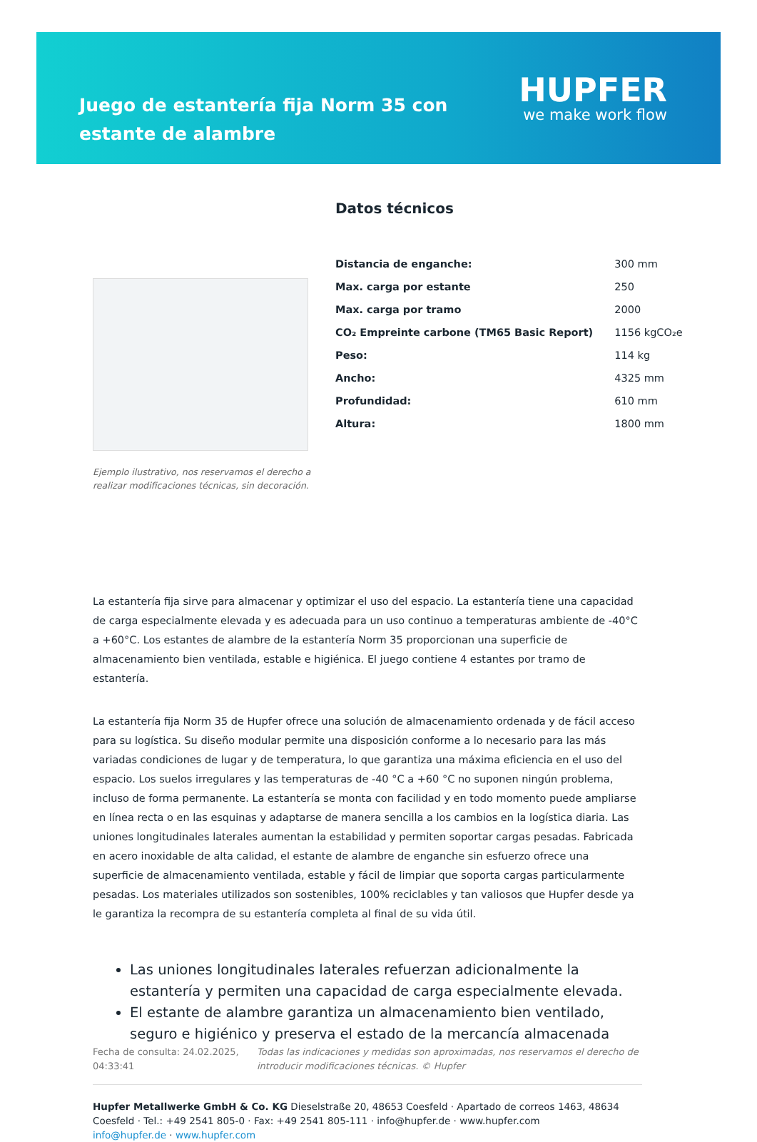Juego de estantería fija Norm 35 con estante de alambre
HUPFER
we make work flow
Ejemplo ilustrativo, nos reservamos el derecho a realizar modificaciones técnicas, sin decoración.
Datos técnicos
| Distancia de enganche: | 300 mm |
| Max. carga por estante | 250 |
| Max. carga por tramo | 2000 |
| CO₂ Empreinte carbone (TM65 Basic Report) | 1156 kgCO₂e |
| Peso: | 114 kg |
| Ancho: | 4325 mm |
| Profundidad: | 610 mm |
| Altura: | 1800 mm |
La estantería fija sirve para almacenar y optimizar el uso del espacio. La estantería tiene una capacidad de carga especialmente elevada y es adecuada para un uso continuo a temperaturas ambiente de -40°C a +60°C. Los estantes de alambre de la estantería Norm 35 proporcionan una superficie de almacenamiento bien ventilada, estable e higiénica. El juego contiene 4 estantes por tramo de estantería.
La estantería fija Norm 35 de Hupfer ofrece una solución de almacenamiento ordenada y de fácil acceso para su logística. Su diseño modular permite una disposición conforme a lo necesario para las más variadas condiciones de lugar y de temperatura, lo que garantiza una máxima eficiencia en el uso del espacio. Los suelos irregulares y las temperaturas de -40 °C a +60 °C no suponen ningún problema, incluso de forma permanente. La estantería se monta con facilidad y en todo momento puede ampliarse en línea recta o en las esquinas y adaptarse de manera sencilla a los cambios en la logística diaria. Las uniones longitudinales laterales aumentan la estabilidad y permiten soportar cargas pesadas. Fabricada en acero inoxidable de alta calidad, el estante de alambre de enganche sin esfuerzo ofrece una superficie de almacenamiento ventilada, estable y fácil de limpiar que soporta cargas particularmente pesadas. Los materiales utilizados son sostenibles, 100% reciclables y tan valiosos que Hupfer desde ya le garantiza la recompra de su estantería completa al final de su vida útil.
Las uniones longitudinales laterales refuerzan adicionalmente la estantería y permiten una capacidad de carga especialmente elevada.
El estante de alambre garantiza un almacenamiento bien ventilado, seguro e higiénico y preserva el estado de la mercancía almacenada
Fecha de consulta: 24.02.2025, 04:33:41
Todas las indicaciones y medidas son aproximadas, nos reservamos el derecho de introducir modificaciones técnicas. © Hupfer
Hupfer Metallwerke GmbH & Co. KG Dieselstraße 20, 48653 Coesfeld · Apartado de correos 1463, 48634 Coesfeld · Tel.: +49 2541 805-0 · Fax: +49 2541 805-111 · info@hupfer.de · www.hupfer.com
info@hupfer.de · www.hupfer.com